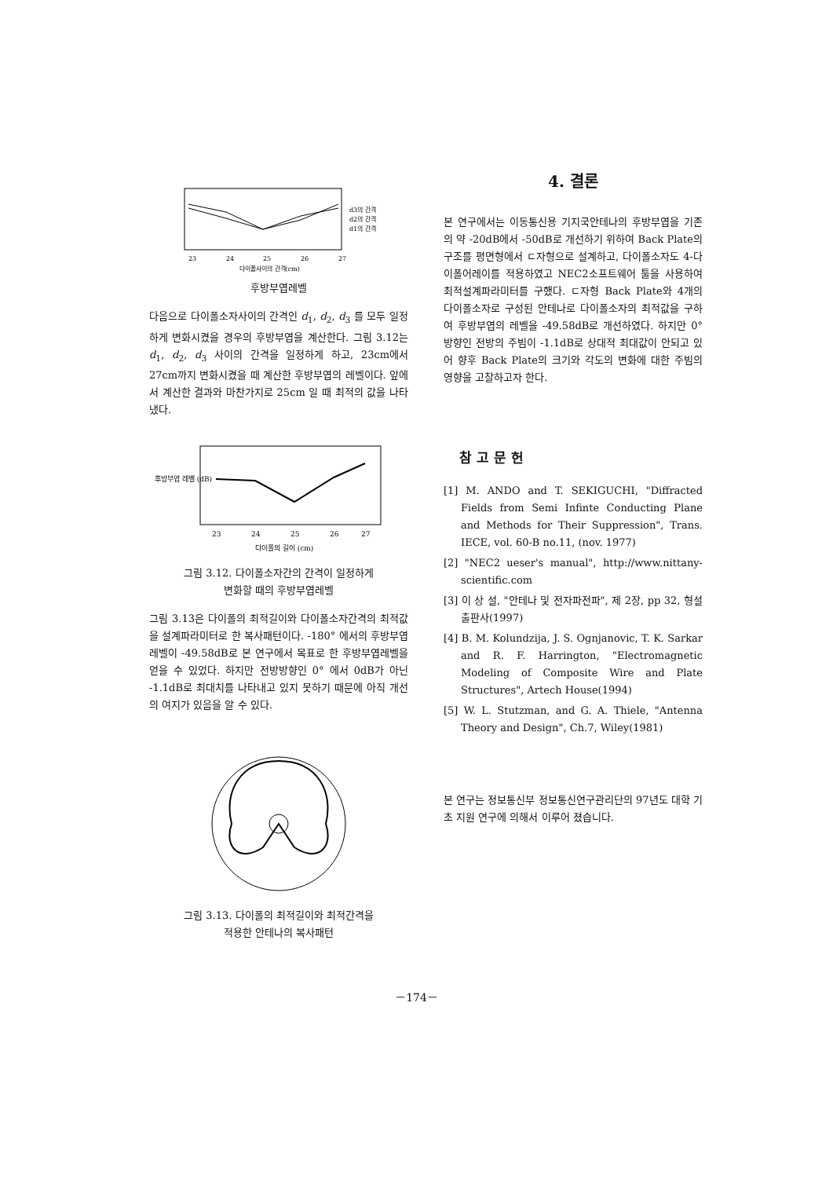d3의 간격
d2의 간격
d1의 간격
23
24
25
26
27
다이폴사이의 간격(cm)
후방부엽레벨
다음으로 다이폴소자사이의 간격인 d<sub>1</sub>, d<sub>2</sub>, d<sub>3</sub> 를 모두 일정하게 변화시켰을 경우의 후방부엽을 계산한다. 그림 3.12는 d<sub>1</sub>, d<sub>2</sub>, d<sub>3</sub> 사이의 간격을 일정하게 하고, 23cm에서 27cm까지 변화시켰을 때 계산한 후방부엽의 레벨이다. 앞에서 계산한 결과와 마찬가지로 25cm 일 때 최적의 값을 나타냈다.
23
24
25
26
27
다이폴의 길이 (cm)
후방부엽 레벨 (dB)
그림 3.12. 다이폴소자간의 간격이 일정하게
변화할 때의 후방부엽레벨
그림 3.13은 다이폴의 최적길이와 다이폴소자간격의 최적값을 설계파라미터로 한 복사패턴이다. -180° 에서의 후방부엽레벨이 -49.58dB로 본 연구에서 목표로 한 후방부엽레벨을 얻을 수 있었다. 하지만 전방방향인 0° 에서 0dB가 아닌 -1.1dB로 최대치를 나타내고 있지 못하기 때문에 아직 개선의 여지가 있음을 알 수 있다.
그림 3.13. 다이폴의 최적길이와 최적간격을
적용한 안테나의 복사패턴
4. 결론
본 연구에서는 이동통신용 기지국안테나의 후방부엽을 기존의 약 -20dB에서 -50dB로 개선하기 위하여 Back Plate의 구조를 평면형에서 ㄷ자형으로 설계하고, 다이폴소자도 4-다이폴어레이를 적용하였고 NEC2소프트웨어 툴을 사용하여 최적설계파라미터를 구했다. ㄷ자형 Back Plate와 4개의 다이폴소자로 구성된 안테나로 다이폴소자의 최적값을 구하여 후방부엽의 레벨을 -49.58dB로 개선하였다. 하지만 0° 방향인 전방의 주빔이 -1.1dB로 상대적 최대값이 안되고 있어 향후 Back Plate의 크기와 각도의 변화에 대한 주빔의 영향을 고찰하고자 한다.
참 고 문 헌
[1] M. ANDO and T. SEKIGUCHI, "Diffracted Fields from Semi Infinte Conducting Plane and Methods for Their Suppression", Trans. IECE, vol. 60-B no.11, (nov. 1977)
[2] "NEC2 ueser's manual", http://www.nittany-scientific.com
[3] 이 상 설, "안테나 및 전자파전파", 제 2장, pp 32, 형설출판사(1997)
[4] B. M. Kolundzija, J. S. Ognjanovic, T. K. Sarkar and R. F. Harrington, "Electromagnetic Modeling of Composite Wire and Plate Structures", Artech House(1994)
[5] W. L. Stutzman, and G. A. Thiele, "Antenna Theory and Design", Ch.7, Wiley(1981)
본 연구는 정보통신부 정보통신연구관리단의 97년도 대학 기초 지원 연구에 의해서 이루어 졌습니다.
－174－